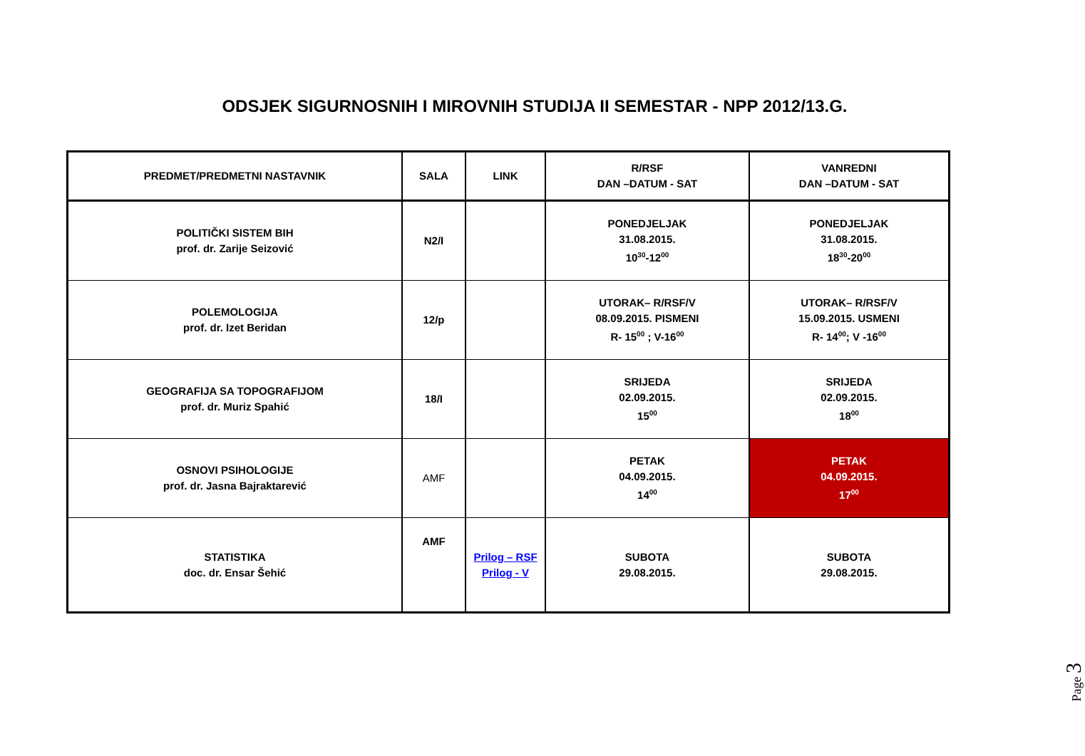ODSJEK SIGURNOSNIH I MIROVNIH STUDIJA II SEMESTAR - NPP 2012/13.G.
| PREDMET/PREDMETNI NASTAVNIK | SALA | LINK | R/RSF DAN –DATUM - SAT | VANREDNI DAN –DATUM - SAT |
| --- | --- | --- | --- | --- |
| POLITIČKI SISTEM BIH prof. dr. Zarije Seizović | N2/I | | PONEDJELJAK 31.08.2015. 10<sup>30</sup>-12<sup>00</sup> | PONEDJELJAK 31.08.2015. 18<sup>30</sup>-20<sup>00</sup> |
| POLEMOLOGIJA prof. dr. Izet Beridan | 12/p | | UTORAK– R/RSF/V 08.09.2015. PISMENI R- 15<sup>00</sup> ; V-16<sup>00</sup> | UTORAK– R/RSF/V 15.09.2015. USMENI R- 14<sup>00</sup>; V -16<sup>00</sup> |
| GEOGRAFIJA SA TOPOGRAFIJOM prof. dr. Muriz Spahić | 18/I | | SRIJEDA 02.09.2015. 15<sup>00</sup> | SRIJEDA 02.09.2015. 18<sup>00</sup> |
| OSNOVI PSIHOLOGIJE prof. dr. Jasna Bajraktarević | AMF | | PETAK 04.09.2015. 14<sup>00</sup> | PETAK 04.09.2015. 17<sup>00</sup> |
| STATISTIKA doc. dr. Ensar Šehić | AMF | Prilog – RSF Prilog - V | SUBOTA 29.08.2015. | SUBOTA 29.08.2015. |
Page 3